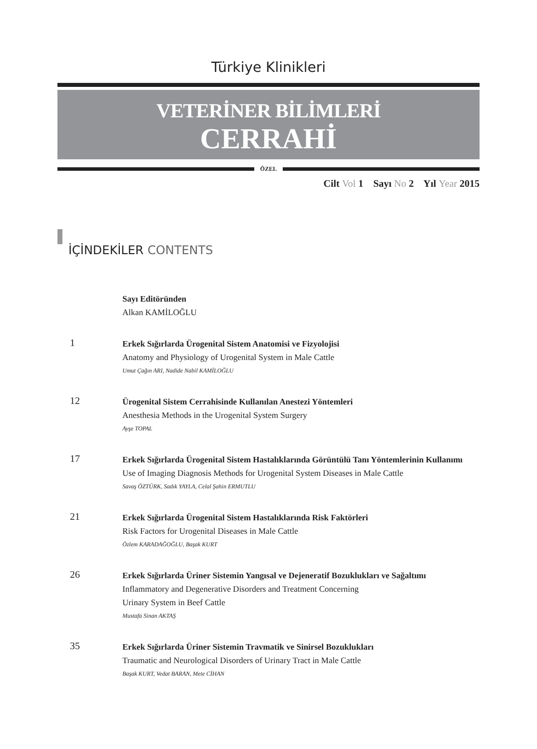Türkiye Klinikleri
VETERİNER BİLİMLERİ
CERRAHİ
ÖZEL
Cilt Vol 1 Sayı No 2 Yıl Year 2015
İÇİNDEKİLER CONTENTS
Sayı Editöründen
Alkan KAMİLOĞLU
1
Erkek Sığırlarda Ürogenital Sistem Anatomisi ve Fizyolojisi
Anatomy and Physiology of Urogenital System in Male Cattle
Umut Çağın ARI, Nadide Nabil KAMİLOĞLU
12
Ürogenital Sistem Cerrahisinde Kullanılan Anestezi Yöntemleri
Anesthesia Methods in the Urogenital System Surgery
Ayşe TOPAL
17
Erkek Sığırlarda Ürogenital Sistem Hastalıklarında Görüntülü Tanı Yöntemlerinin Kullanımı
Use of Imaging Diagnosis Methods for Urogenital System Diseases in Male Cattle
Savaş ÖZTÜRK, Sadık YAYLA, Celal Şahin ERMUTLU
21
Erkek Sığırlarda Ürogenital Sistem Hastalıklarında Risk Faktörleri
Risk Factors for Urogenital Diseases in Male Cattle
Özlem KARADAĞOĞLU, Başak KURT
26
Erkek Sığırlarda Üriner Sistemin Yangısal ve Dejeneratif Bozuklukları ve Sağaltımı
Inflammatory and Degenerative Disorders and Treatment Concerning
Urinary System in Beef Cattle
Mustafa Sinan AKTAŞ
35
Erkek Sığırlarda Üriner Sistemin Travmatik ve Sinirsel Bozuklukları
Traumatic and Neurological Disorders of Urinary Tract in Male Cattle
Başak KURT, Vedat BARAN, Mete CİHAN